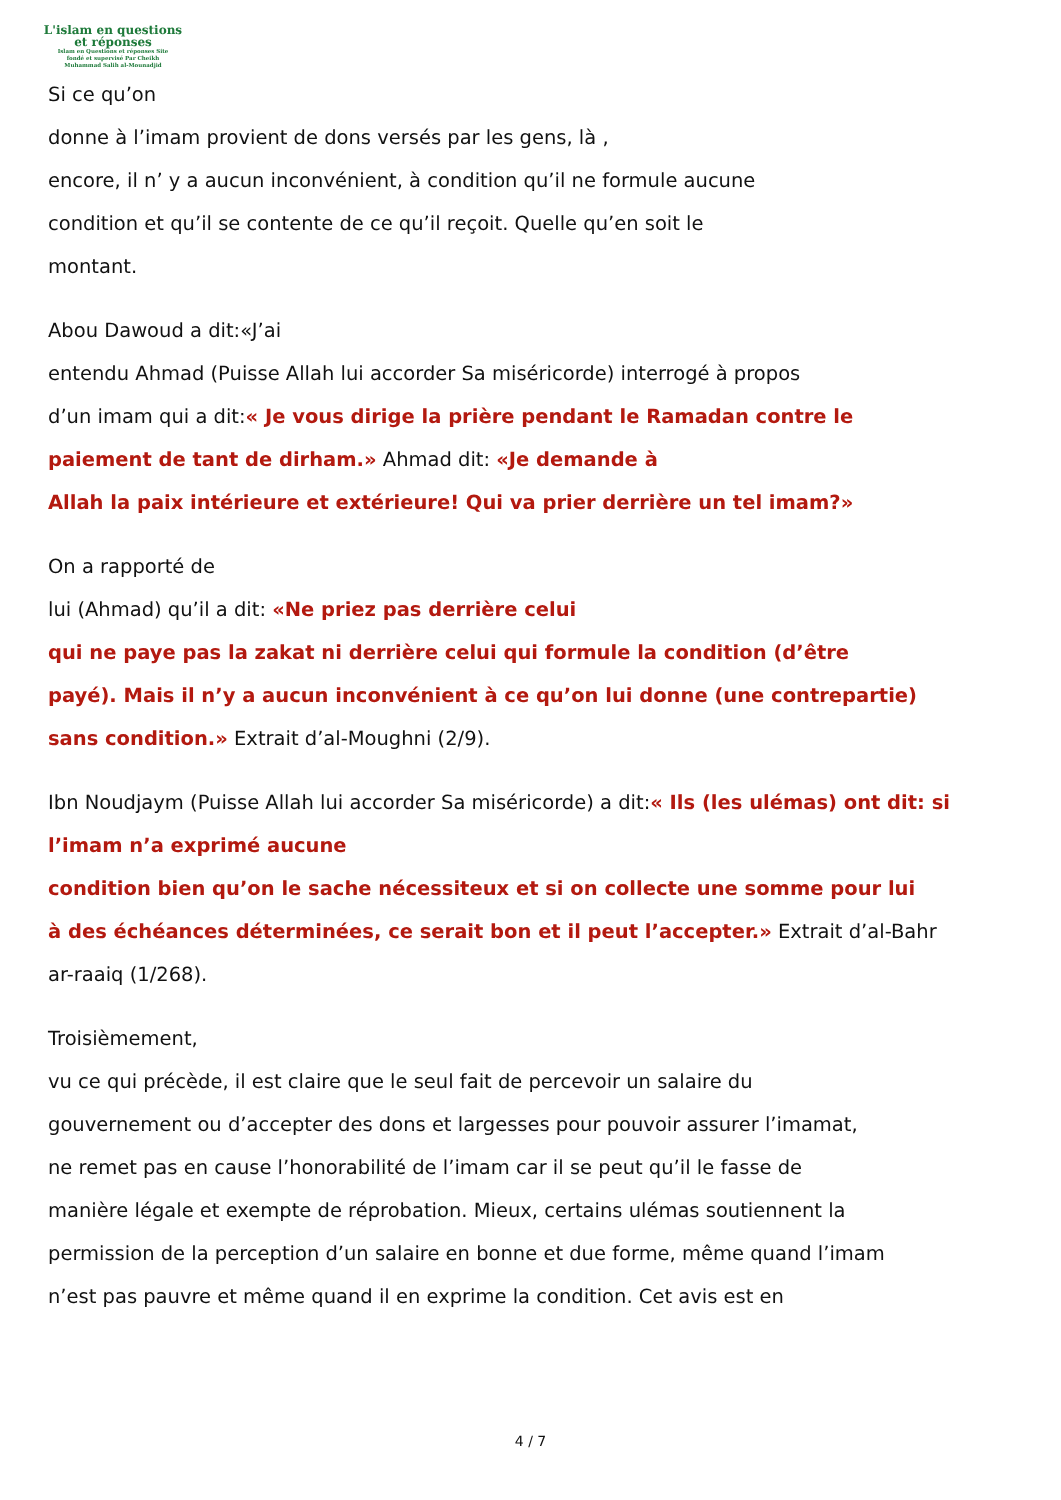L'islam en questions
et réponses
Islam en Questions et réponses Site
fondé et supervisé Par Cheikh
Muhammad Salih al-Mounadjid
Si ce qu’on
donne à l’imam provient de dons versés par les gens, là ,
encore, il n’ y a aucun inconvénient, à condition qu’il ne formule aucune
condition et qu’il se contente de ce qu’il reçoit. Quelle qu’en soit le
montant.
Abou Dawoud a dit:«J’ai
entendu Ahmad (Puisse Allah lui accorder Sa miséricorde) interrogé à propos
d’un imam qui a dit:« Je vous dirige la prière pendant le Ramadan contre le
paiement de tant de dirham.» Ahmad dit: «Je demande à
Allah la paix intérieure et extérieure! Qui va prier derrière un tel imam?»
On a rapporté de
lui (Ahmad) qu’il a dit: «Ne priez pas derrière celui
qui ne paye pas la zakat ni derrière celui qui formule la condition (d’être
payé). Mais il n’y a aucun inconvénient à ce qu’on lui donne (une contrepartie)
sans condition.» Extrait d’al-Moughni (2/9).
Ibn Noudjaym (Puisse Allah lui accorder Sa miséricorde) a dit:« Ils (les ulémas) ont dit: si
l’imam n’a exprimé aucune
condition bien qu’on le sache nécessiteux et si on collecte une somme pour lui
à des échéances déterminées, ce serait bon et il peut l’accepter.» Extrait d’al-Bahr
ar-raaiq (1/268).
Troisièmement,
vu ce qui précède, il est claire que le seul fait de percevoir un salaire du
gouvernement ou d’accepter des dons et largesses pour pouvoir assurer l’imamat,
ne remet pas en cause l’honorabilité de l’imam car il se peut qu’il le fasse de
manière légale et exempte de réprobation. Mieux, certains ulémas soutiennent la
permission de la perception d’un salaire en bonne et due forme, même quand l’imam
n’est pas pauvre et même quand il en exprime la condition. Cet avis est en
4 / 7